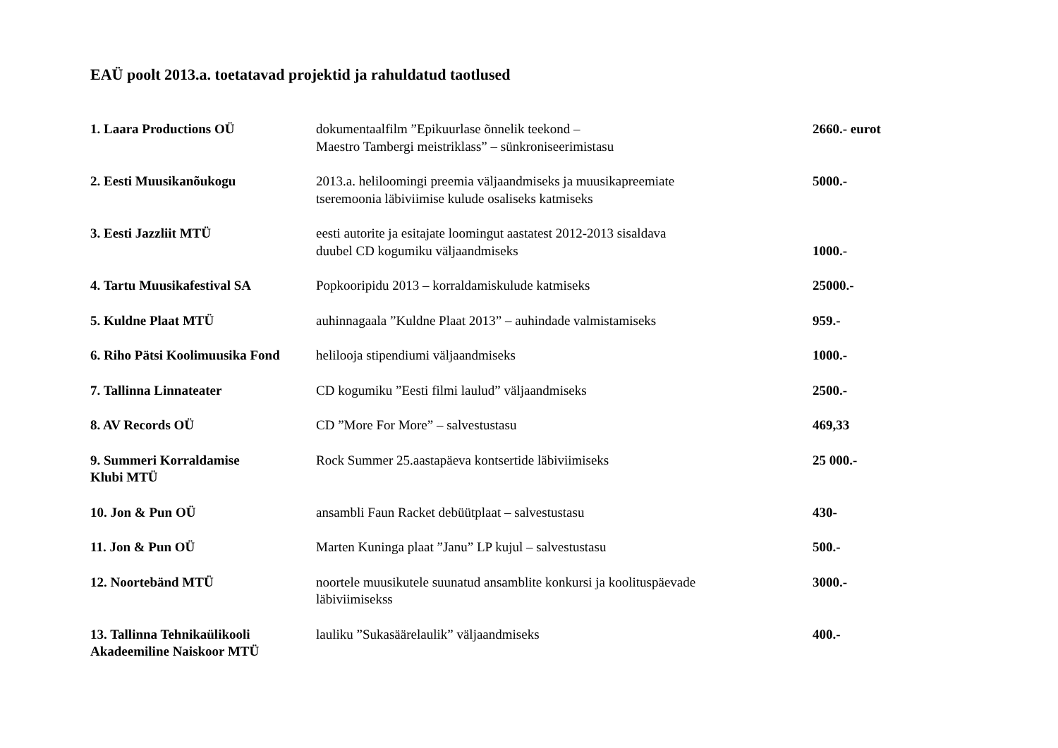EAÜ poolt 2013.a. toetatavad projektid ja rahuldatud taotlused
| 1. Laara Productions OÜ | dokumentaalfilm ”Epikuurlase õnnelik teekond – Maestro Tambergi meistriklass” – sünkroniseerimistasu | 2660.- eurot |
| 2. Eesti Muusikanõukogu | 2013.a. heliloomingi preemia väljaandmiseks ja muusikapreemiate tseremoonia läbiviimise kulude osaliseks katmiseks | 5000.- |
| 3. Eesti Jazzliit MTÜ | eesti autorite ja esitajate loomingut aastatest 2012-2013 sisaldava duubel CD kogumiku väljaandmiseks | 1000.- |
| 4. Tartu Muusikafestival SA | Popkooripidu 2013 – korraldamiskulude katmiseks | 25000.- |
| 5. Kuldne Plaat MTÜ | auhinnagaala ”Kuldne Plaat 2013” – auhindade valmistamiseks | 959.- |
| 6. Riho Pätsi Koolimuusika Fond | helilooja stipendiumi väljaandmiseks | 1000.- |
| 7. Tallinna Linnateater | CD kogumiku ”Eesti filmi laulud” väljaandmiseks | 2500.- |
| 8. AV Records OÜ | CD ”More For More” – salvestustasu | 469,33 |
| 9. Summeri Korraldamise Klubi MTÜ | Rock Summer 25.aastapäeva kontsertide läbiviimiseks | 25 000.- |
| 10. Jon & Pun OÜ | ansambli Faun Racket debüütplaat – salvestustasu | 430- |
| 11. Jon & Pun OÜ | Marten Kuninga plaat ”Janu” LP kujul – salvestustasu | 500.- |
| 12. Noortebänd MTÜ | noortele muusikutele suunatud ansamblite konkursi ja koolituspäevade läbiviimisekss | 3000.- |
| 13. Tallinna Tehnikaülikooli Akadeemiline Naiskoor MTÜ | lauliku ”Sukasäärelaulik” väljaandmiseks | 400.- |